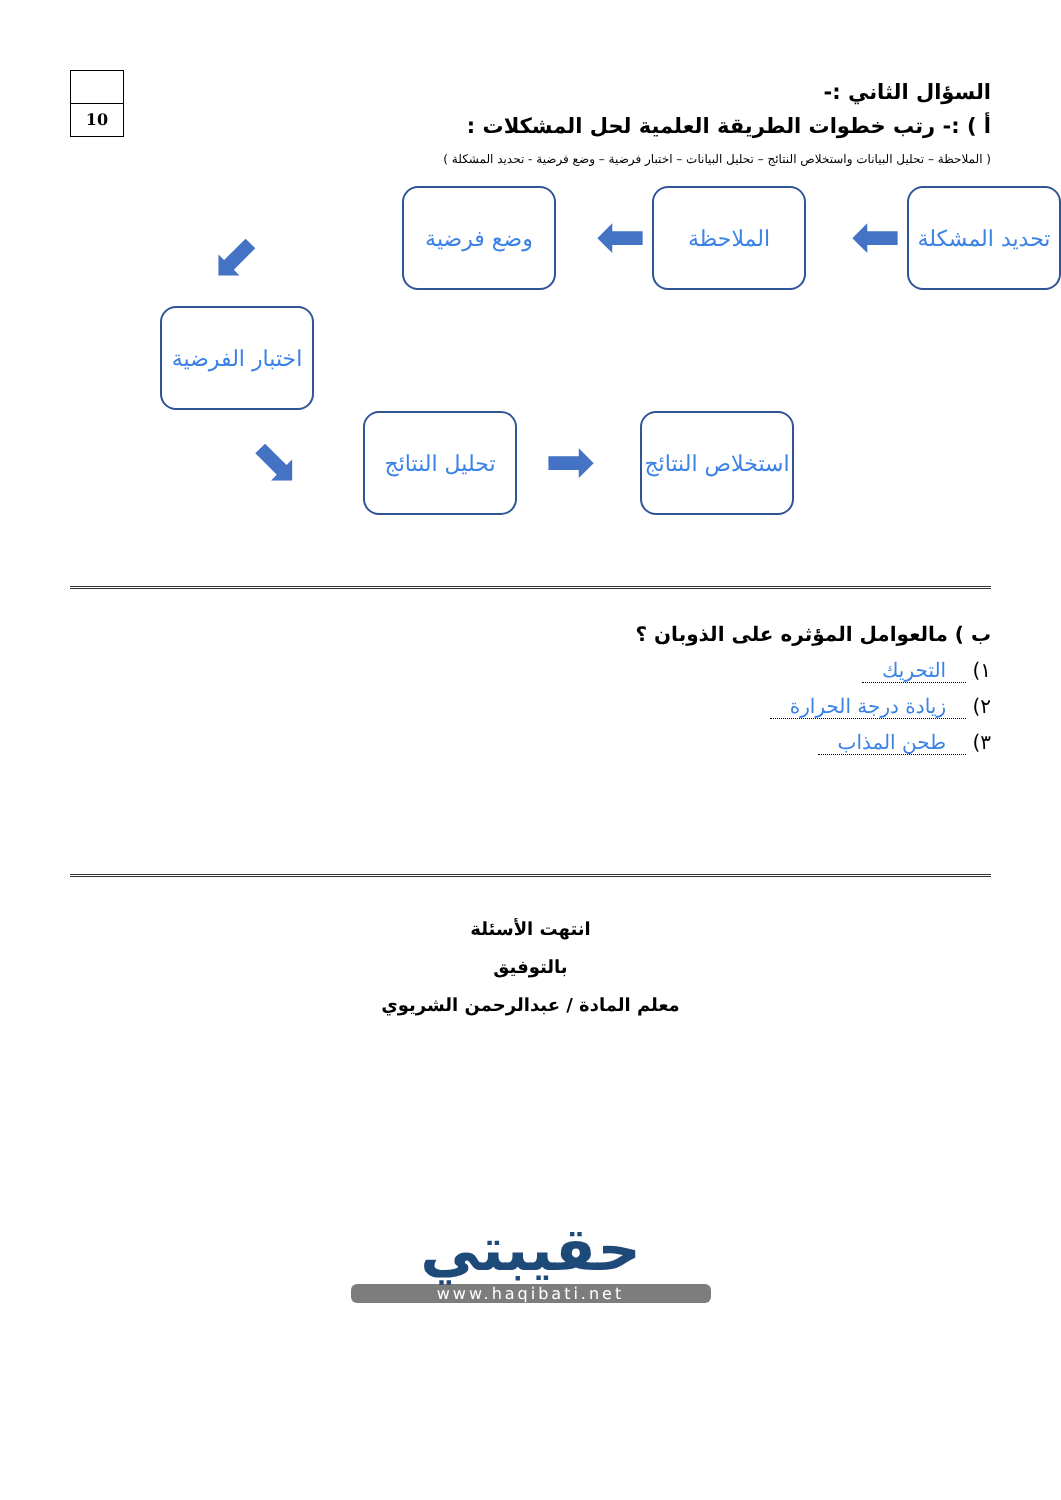السؤال الثاني :-
أ ) :- رتب خطوات الطريقة العلمية لحل المشكلات :
10
( الملاحظة – تحليل البيانات واستخلاص النتائج – تحليل البيانات – اختبار فرضية – وضع فرضية - تحديد المشكلة )
تحديد المشكلة
⬅
الملاحظة
⬅
وضع فرضية
⬋
اختبار الفرضية
⬊
تحليل النتائج
➡
استخلاص النتائج
ب ) مالعوامل المؤثره على الذوبان ؟
١) التحريك
٢) زيادة درجة الحرارة
٣) طحن المذاب
انتهت الأسئلة
بالتوفيق
معلم المادة / عبدالرحمن الشريوي
حقيبتي
www.haqibati.net